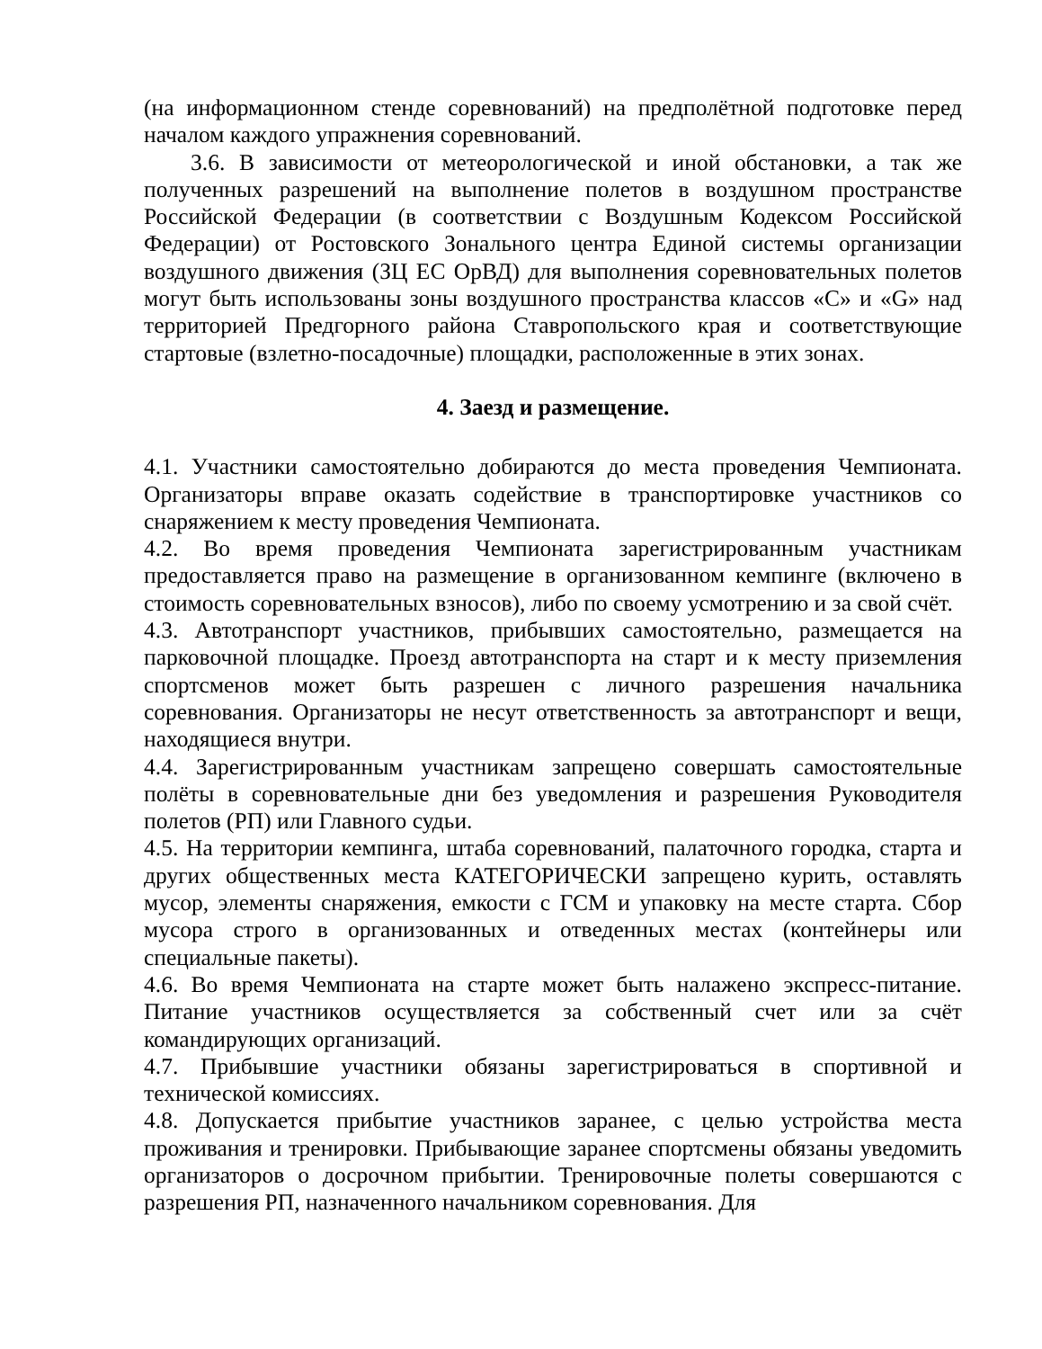(на информационном стенде соревнований) на предполётной подготовке перед началом каждого упражнения соревнований.
3.6. В зависимости от метеорологической и иной обстановки, а так же полученных разрешений на выполнение полетов в воздушном пространстве Российской Федерации (в соответствии с Воздушным Кодексом Российской Федерации) от Ростовского Зонального центра Единой системы организации воздушного движения (ЗЦ ЕС ОрВД) для выполнения соревновательных полетов могут быть использованы зоны воздушного пространства классов «С» и «G» над территорией Предгорного района Ставропольского края и соответствующие стартовые (взлетно-посадочные) площадки, расположенные в этих зонах.
4. Заезд и размещение.
4.1. Участники самостоятельно добираются до места проведения Чемпионата. Организаторы вправе оказать содействие в транспортировке участников со снаряжением к месту проведения Чемпионата.
4.2. Во время проведения Чемпионата зарегистрированным участникам предоставляется право на размещение в организованном кемпинге (включено в стоимость соревновательных взносов), либо по своему усмотрению и за свой счёт.
4.3. Автотранспорт участников, прибывших самостоятельно, размещается на парковочной площадке. Проезд автотранспорта на старт и к месту приземления спортсменов может быть разрешен с личного разрешения начальника соревнования. Организаторы не несут ответственность за автотранспорт и вещи, находящиеся внутри.
4.4. Зарегистрированным участникам запрещено совершать самостоятельные полёты в соревновательные дни без уведомления и разрешения Руководителя полетов (РП) или Главного судьи.
4.5. На территории кемпинга, штаба соревнований, палаточного городка, старта и других общественных места КАТЕГОРИЧЕСКИ запрещено курить, оставлять мусор, элементы снаряжения, емкости с ГСМ и упаковку на месте старта. Сбор мусора строго в организованных и отведенных местах (контейнеры или специальные пакеты).
4.6. Во время Чемпионата на старте может быть налажено экспресс-питание. Питание участников осуществляется за собственный счет или за счёт командирующих организаций.
4.7. Прибывшие участники обязаны зарегистрироваться в спортивной и технической комиссиях.
4.8. Допускается прибытие участников заранее, с целью устройства места проживания и тренировки. Прибывающие заранее спортсмены обязаны уведомить организаторов о досрочном прибытии. Тренировочные полеты совершаются с разрешения РП, назначенного начальником соревнования. Для